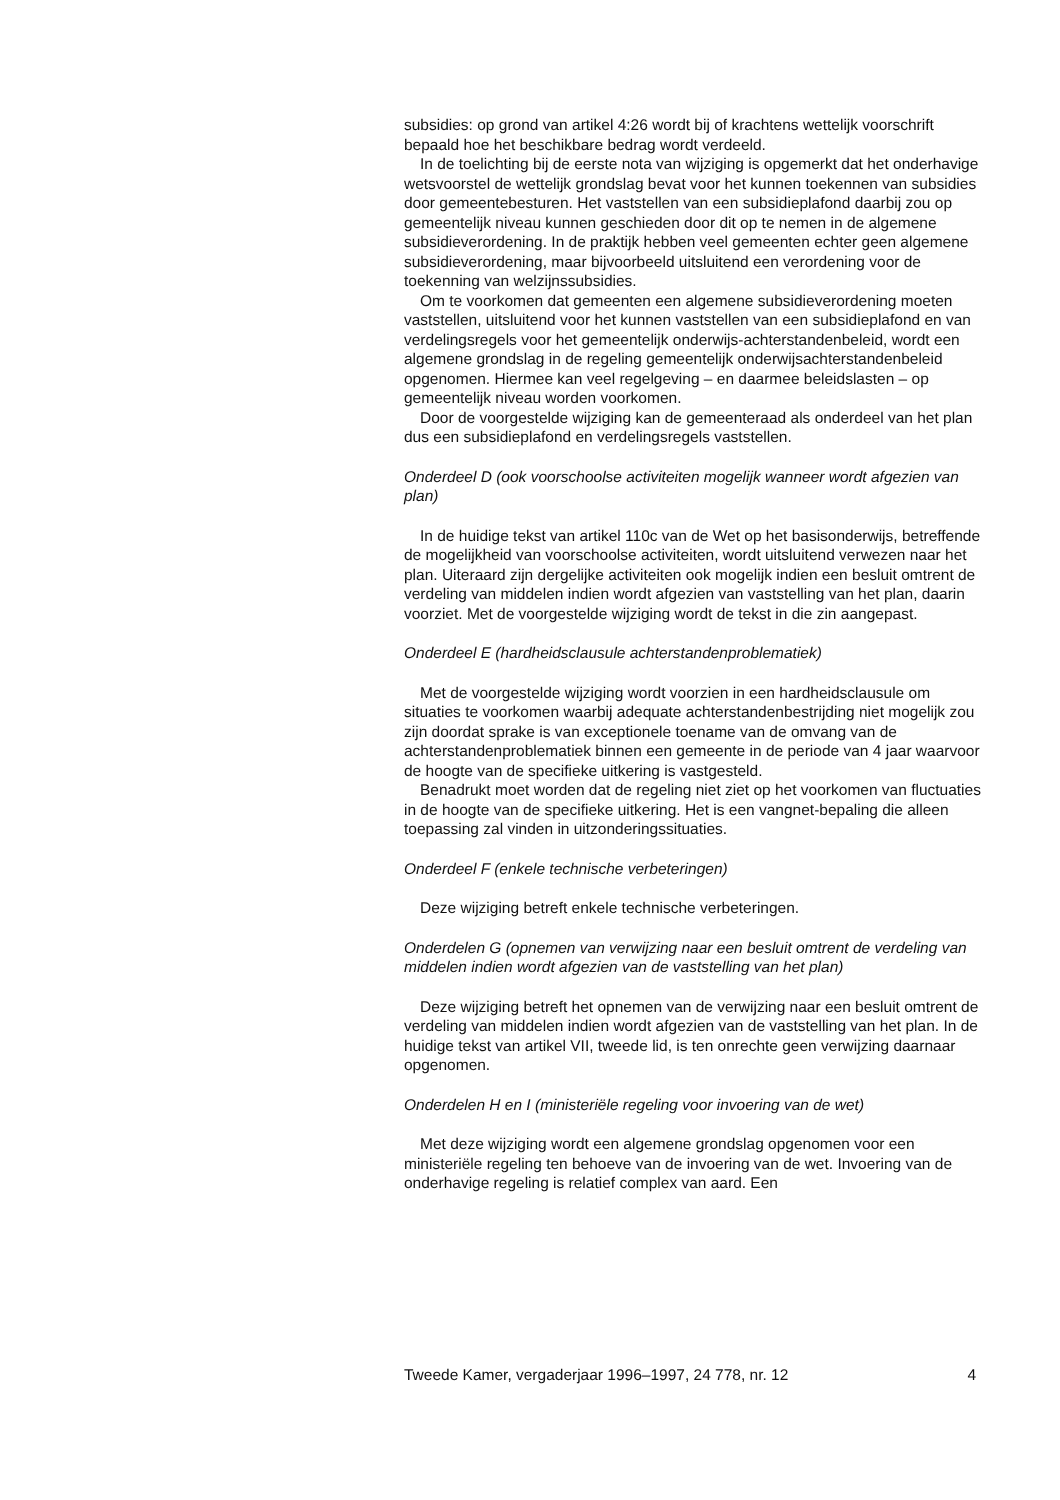subsidies: op grond van artikel 4:26 wordt bij of krachtens wettelijk voorschrift bepaald hoe het beschikbare bedrag wordt verdeeld.
In de toelichting bij de eerste nota van wijziging is opgemerkt dat het onderhavige wetsvoorstel de wettelijk grondslag bevat voor het kunnen toekennen van subsidies door gemeentebesturen. Het vaststellen van een subsidieplafond daarbij zou op gemeentelijk niveau kunnen geschieden door dit op te nemen in de algemene subsidieverordening. In de praktijk hebben veel gemeenten echter geen algemene subsidieverordening, maar bijvoorbeeld uitsluitend een verordening voor de toekenning van welzijnssubsidies.
Om te voorkomen dat gemeenten een algemene subsidieverordening moeten vaststellen, uitsluitend voor het kunnen vaststellen van een subsidieplafond en van verdelingsregels voor het gemeentelijk onderwijs-achterstandenbeleid, wordt een algemene grondslag in de regeling gemeentelijk onderwijsachterstandenbeleid opgenomen. Hiermee kan veel regelgeving – en daarmee beleidslasten – op gemeentelijk niveau worden voorkomen.
Door de voorgestelde wijziging kan de gemeenteraad als onderdeel van het plan dus een subsidieplafond en verdelingsregels vaststellen.
Onderdeel D (ook voorschoolse activiteiten mogelijk wanneer wordt afgezien van plan)
In de huidige tekst van artikel 110c van de Wet op het basisonderwijs, betreffende de mogelijkheid van voorschoolse activiteiten, wordt uitsluitend verwezen naar het plan. Uiteraard zijn dergelijke activiteiten ook mogelijk indien een besluit omtrent de verdeling van middelen indien wordt afgezien van vaststelling van het plan, daarin voorziet. Met de voorgestelde wijziging wordt de tekst in die zin aangepast.
Onderdeel E (hardheidsclausule achterstandenproblematiek)
Met de voorgestelde wijziging wordt voorzien in een hardheidsclausule om situaties te voorkomen waarbij adequate achterstandenbestrijding niet mogelijk zou zijn doordat sprake is van exceptionele toename van de omvang van de achterstandenproblematiek binnen een gemeente in de periode van 4 jaar waarvoor de hoogte van de specifieke uitkering is vastgesteld.
Benadrukt moet worden dat de regeling niet ziet op het voorkomen van fluctuaties in de hoogte van de specifieke uitkering. Het is een vangnet-bepaling die alleen toepassing zal vinden in uitzonderingssituaties.
Onderdeel F (enkele technische verbeteringen)
Deze wijziging betreft enkele technische verbeteringen.
Onderdelen G (opnemen van verwijzing naar een besluit omtrent de verdeling van middelen indien wordt afgezien van de vaststelling van het plan)
Deze wijziging betreft het opnemen van de verwijzing naar een besluit omtrent de verdeling van middelen indien wordt afgezien van de vaststelling van het plan. In de huidige tekst van artikel VII, tweede lid, is ten onrechte geen verwijzing daarnaar opgenomen.
Onderdelen H en I (ministeriële regeling voor invoering van de wet)
Met deze wijziging wordt een algemene grondslag opgenomen voor een ministeriële regeling ten behoeve van de invoering van de wet. Invoering van de onderhavige regeling is relatief complex van aard. Een
Tweede Kamer, vergaderjaar 1996–1997, 24 778, nr. 12 4